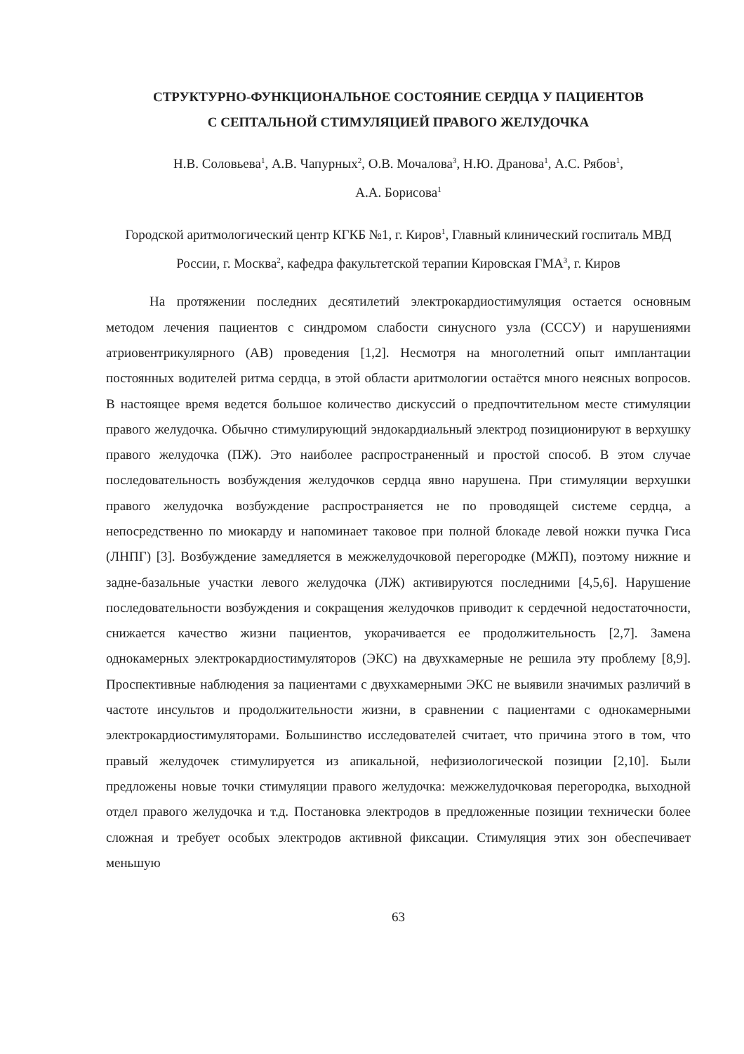СТРУКТУРНО-ФУНКЦИОНАЛЬНОЕ СОСТОЯНИЕ СЕРДЦА У ПАЦИЕНТОВ
С СЕПТАЛЬНОЙ СТИМУЛЯЦИЕЙ ПРАВОГО ЖЕЛУДОЧКА
Н.В. Соловьева<sup>1</sup>, А.В. Чапурных<sup>2</sup>, О.В. Мочалова<sup>3</sup>, Н.Ю. Дранова<sup>1</sup>, А.С. Рябов<sup>1</sup>,
А.А. Борисова<sup>1</sup>
Городской аритмологический центр КГКБ №1, г. Киров<sup>1</sup>, Главный клинический госпиталь МВД России, г. Москва<sup>2</sup>, кафедра факультетской терапии Кировская ГМА<sup>3</sup>, г. Киров
На протяжении последних десятилетий электрокардиостимуляция остается основным методом лечения пациентов с синдромом слабости синусного узла (СССУ) и нарушениями атриовентрикулярного (АВ) проведения [1,2]. Несмотря на многолетний опыт имплантации постоянных водителей ритма сердца, в этой области аритмологии остаётся много неясных вопросов. В настоящее время ведется большое количество дискуссий о предпочтительном месте стимуляции правого желудочка. Обычно стимулирующий эндокардиальный электрод позиционируют в верхушку правого желудочка (ПЖ). Это наиболее распространенный и простой способ. В этом случае последовательность возбуждения желудочков сердца явно нарушена. При стимуляции верхушки правого желудочка возбуждение распространяется не по проводящей системе сердца, а непосредственно по миокарду и напоминает таковое при полной блокаде левой ножки пучка Гиса (ЛНПГ) [3]. Возбуждение замедляется в межжелудочковой перегородке (МЖП), поэтому нижние и задне-базальные участки левого желудочка (ЛЖ) активируются последними [4,5,6]. Нарушение последовательности возбуждения и сокращения желудочков приводит к сердечной недостаточности, снижается качество жизни пациентов, укорачивается ее продолжительность [2,7]. Замена однокамерных электрокардиостимуляторов (ЭКС) на двухкамерные не решила эту проблему [8,9]. Проспективные наблюдения за пациентами с двухкамерными ЭКС не выявили значимых различий в частоте инсультов и продолжительности жизни, в сравнении с пациентами с однокамерными электрокардиостимуляторами. Большинство исследователей считает, что причина этого в том, что правый желудочек стимулируется из апикальной, нефизиологической позиции [2,10]. Были предложены новые точки стимуляции правого желудочка: межжелудочковая перегородка, выходной отдел правого желудочка и т.д. Постановка электродов в предложенные позиции технически более сложная и требует особых электродов активной фиксации. Стимуляция этих зон обеспечивает меньшую
63